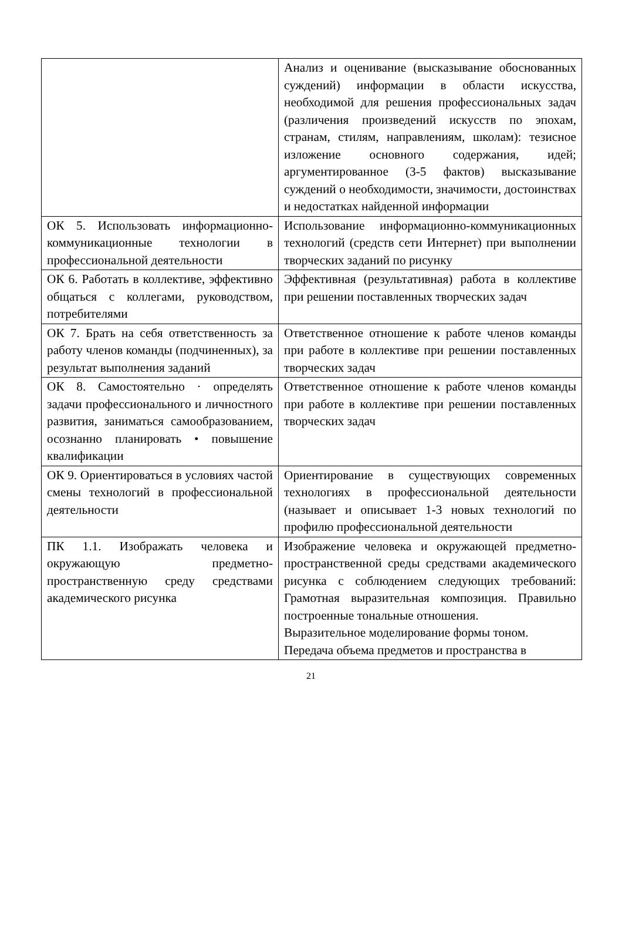| | Анализ и оценивание (высказывание обоснованных суждений) информации в области искусства, необходимой для решения профессиональных задач (различения произведений искусств по эпохам, странам, стилям, направлениям, школам): тезисное изложение основного содержания, идей; аргументированное (3-5 фактов) высказывание суждений о необходимости, значимости, достоинствах и недостатках найденной информации |
| ОК 5. Использовать информационно-коммуникационные технологии в профессиональной деятельности | Использование информационно-коммуникационных технологий (средств сети Интернет) при выполнении творческих заданий по рисунку |
| ОК 6. Работать в коллективе, эффективно общаться с коллегами, руководством, потребителями | Эффективная (результативная) работа в коллективе при решении поставленных творческих задач |
| ОК 7. Брать на себя ответственность за работу членов команды (подчиненных), за результат выполнения заданий | Ответственное отношение к работе членов команды при работе в коллективе при решении поставленных творческих задач |
| ОК 8. Самостоятельно · определять задачи профессионального и личностного развития, заниматься самообразованием, осознанно планировать • повышение квалификации | Ответственное отношение к работе членов команды при работе в коллективе при решении поставленных творческих задач |
| ОК 9. Ориентироваться в условиях частой смены технологий в профессиональной деятельности | Ориентирование в существующих современных технологиях в профессиональной деятельности (называет и описывает 1-3 новых технологий по профилю профессиональной деятельности |
| ПК 1.1. Изображать человека и окружающую предметно-пространственную среду средствами академического рисунка | Изображение человека и окружающей предметно-пространственной среды средствами академического рисунка с соблюдением следующих требований: Грамотная выразительная композиция. Правильно построенные тональные отношения. Выразительное моделирование формы тоном. Передача объема предметов и пространства в |
21